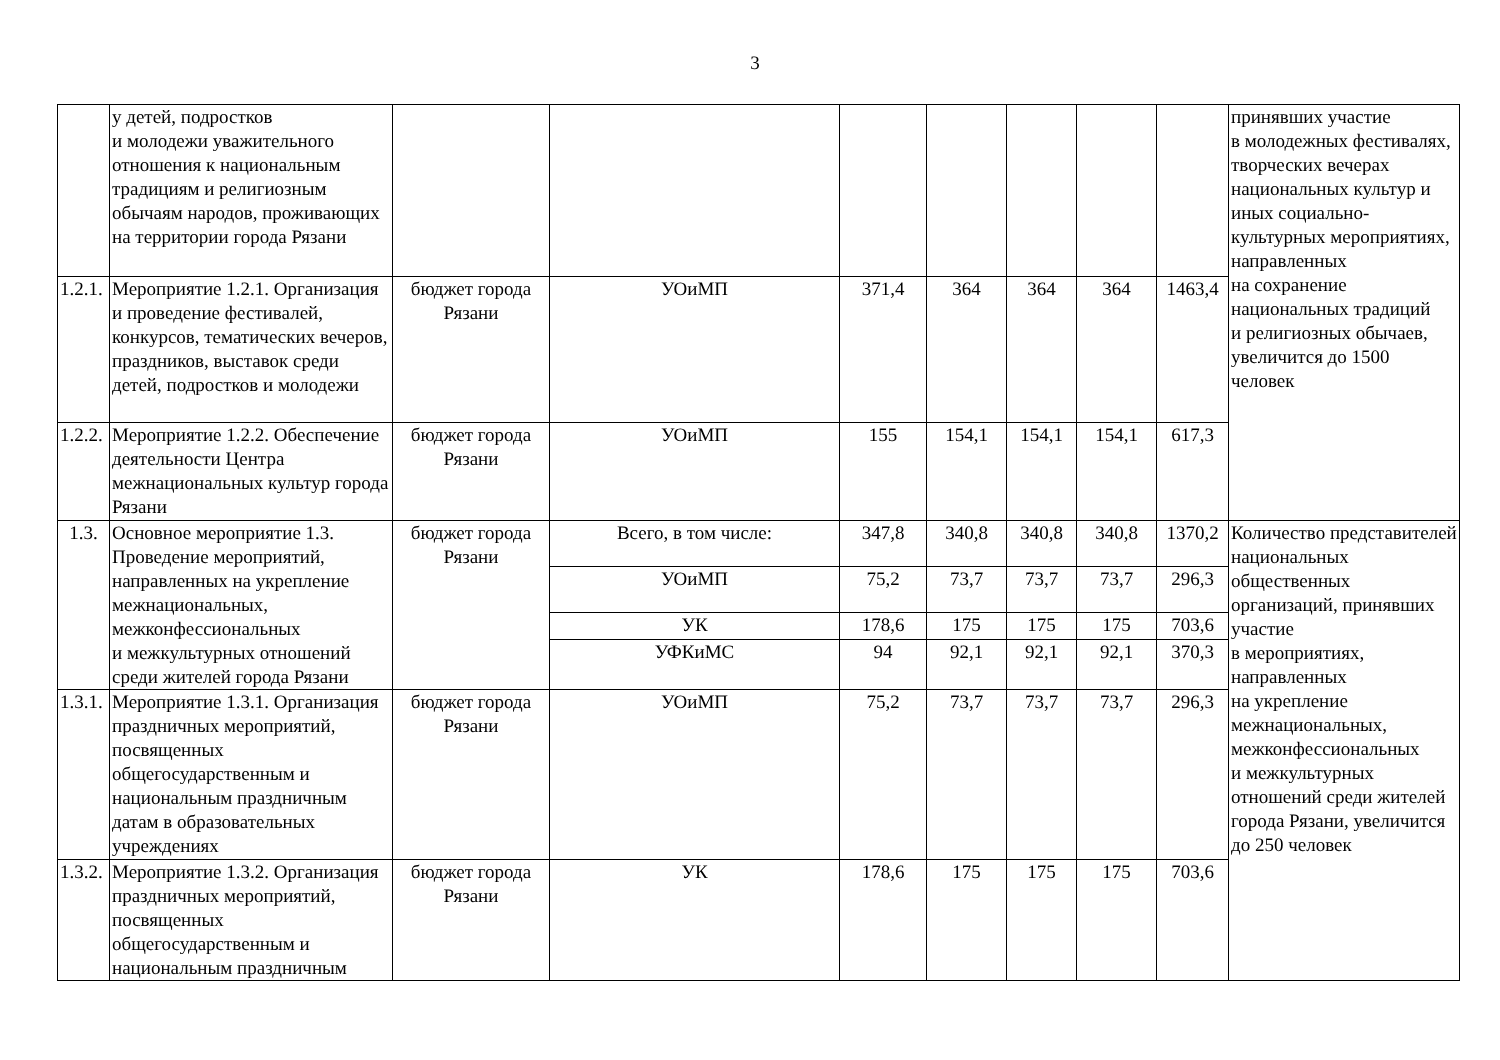3
| | у детей, подростков и молодежи уважительного отношения к национальным традициям и религиозным обычаям народов, проживающих на территории города Рязани | | | | | | | | принявших участие в молодежных фестивалях, творческих вечерах национальных культур и иных социально-культурных мероприятиях, направленных на сохранение национальных традиций и религиозных обычаев, увеличится до 1500 человек |
| 1.2.1. | Мероприятие 1.2.1. Организация и проведение фестивалей, конкурсов, тематических вечеров, праздников, выставок среди детей, подростков и молодежи | бюджет города Рязани | УОиМП | 371,4 | 364 | 364 | 364 | 1463,4 | |
| 1.2.2. | Мероприятие 1.2.2. Обеспечение деятельности Центра межнациональных культур города Рязани | бюджет города Рязани | УОиМП | 155 | 154,1 | 154,1 | 154,1 | 617,3 | |
| 1.3. | Основное мероприятие 1.3. Проведение мероприятий, направленных на укрепление межнациональных, межконфессиональных и межкультурных отношений среди жителей города Рязани | бюджет города Рязани | Всего, в том числе: | 347,8 | 340,8 | 340,8 | 340,8 | 1370,2 | Количество представителей национальных общественных организаций, принявших участие в мероприятиях, направленных на укрепление межнациональных, межконфессиональных и межкультурных отношений среди жителей города Рязани, увеличится до 250 человек |
| | | | УОиМП | 75,2 | 73,7 | 73,7 | 73,7 | 296,3 | |
| | | | УК | 178,6 | 175 | 175 | 175 | 703,6 | |
| | | | УФКиМС | 94 | 92,1 | 92,1 | 92,1 | 370,3 | |
| 1.3.1. | Мероприятие 1.3.1. Организация праздничных мероприятий, посвященных общегосударственным и национальным праздничным датам в образовательных учреждениях | бюджет города Рязани | УОиМП | 75,2 | 73,7 | 73,7 | 73,7 | 296,3 | |
| 1.3.2. | Мероприятие 1.3.2. Организация праздничных мероприятий, посвященных общегосударственным и национальным праздничным | бюджет города Рязани | УК | 178,6 | 175 | 175 | 175 | 703,6 | |